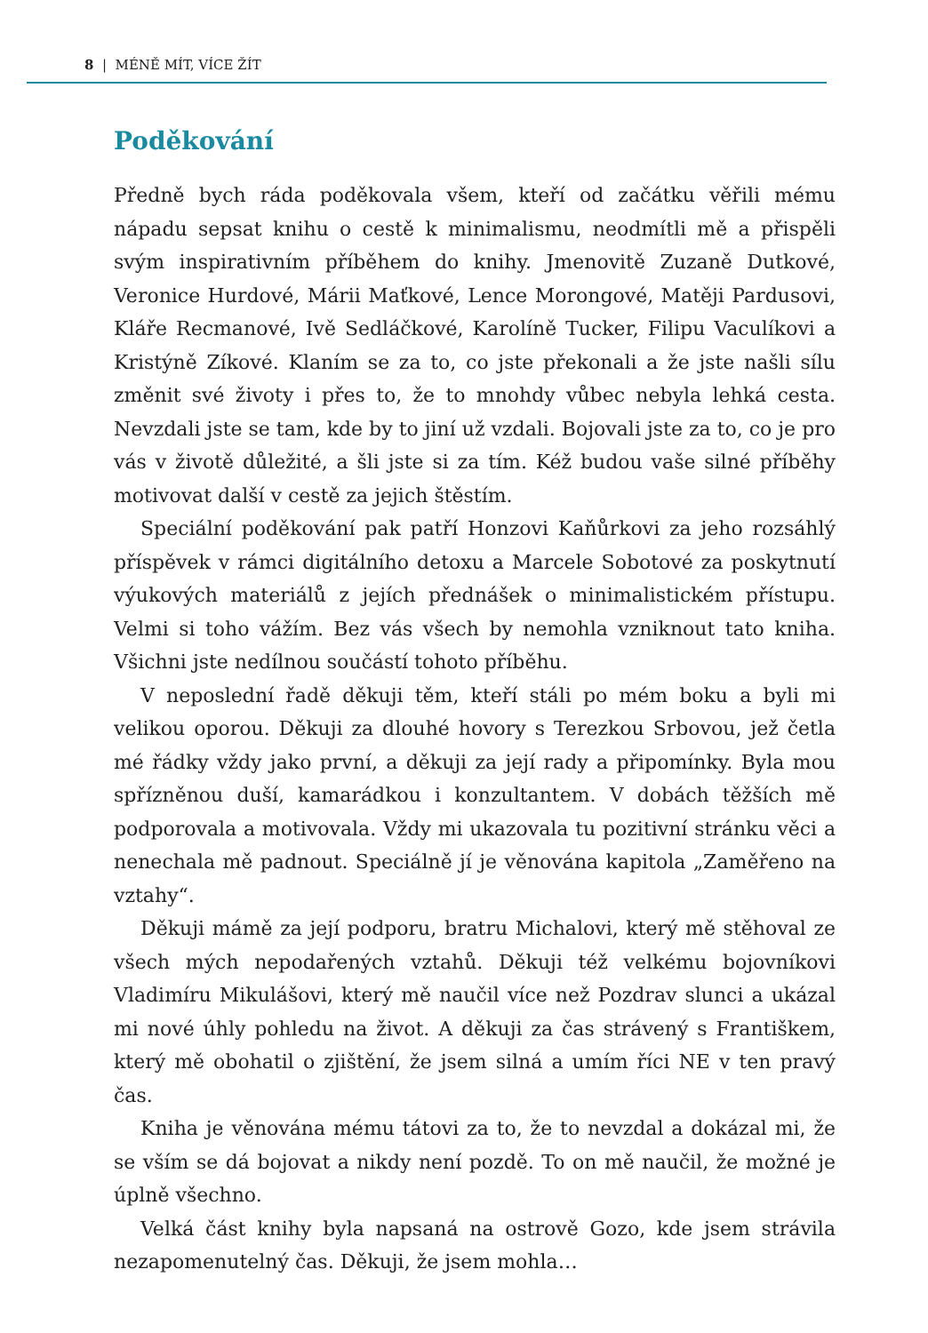8 | MÉNĚ MÍT, VÍCE ŽÍT
Poděkování
Předně bych ráda poděkovala všem, kteří od začátku věřili mému nápadu sepsat knihu o cestě k minimalismu, neodmítli mě a přispěli svým inspirativním příběhem do knihy. Jmenovitě Zuzaně Dutkové, Veronice Hurdové, Márii Maťkové, Lence Morongové, Matěji Pardusovi, Kláře Recmanové, Ivě Sedláčkové, Karolíně Tucker, Filipu Vaculíkovi a Kristýně Zíkové. Klaním se za to, co jste překonali a že jste našli sílu změnit své životy i přes to, že to mnohdy vůbec nebyla lehká cesta. Nevzdali jste se tam, kde by to jiní už vzdali. Bojovali jste za to, co je pro vás v životě důležité, a šli jste si za tím. Kéž budou vaše silné příběhy motivovat další v cestě za jejich štěstím.
Speciální poděkování pak patří Honzovi Kaňůrkovi za jeho rozsáhlý příspěvek v rámci digitálního detoxu a Marcele Sobotové za poskytnutí výukových materiálů z jejích přednášek o minimalistickém přístupu. Velmi si toho vážím. Bez vás všech by nemohla vzniknout tato kniha. Všichni jste nedílnou součástí tohoto příběhu.
V neposlední řadě děkuji těm, kteří stáli po mém boku a byli mi velikou oporou. Děkuji za dlouhé hovory s Terezkou Srbovou, jež četla mé řádky vždy jako první, a děkuji za její rady a připomínky. Byla mou spřízněnou duší, kamarádkou i konzultantem. V dobách těžších mě podporovala a motivovala. Vždy mi ukazovala tu pozitivní stránku věci a nenechala mě padnout. Speciálně jí je věnována kapitola „Zaměřeno na vztahy“.
Děkuji mámě za její podporu, bratru Michalovi, který mě stěhoval ze všech mých nepodařených vztahů. Děkuji též velkému bojovníkovi Vladimíru Mikulášovi, který mě naučil více než Pozdrav slunci a ukázal mi nové úhly pohledu na život. A děkuji za čas strávený s Františkem, který mě obohatil o zjištění, že jsem silná a umím říci NE v ten pravý čas.
Kniha je věnována mému tátovi za to, že to nevzdal a dokázal mi, že se vším se dá bojovat a nikdy není pozdě. To on mě naučil, že možné je úplně všechno.
Velká část knihy byla napsaná na ostrově Gozo, kde jsem strávila nezapomenutelný čas. Děkuji, že jsem mohla…